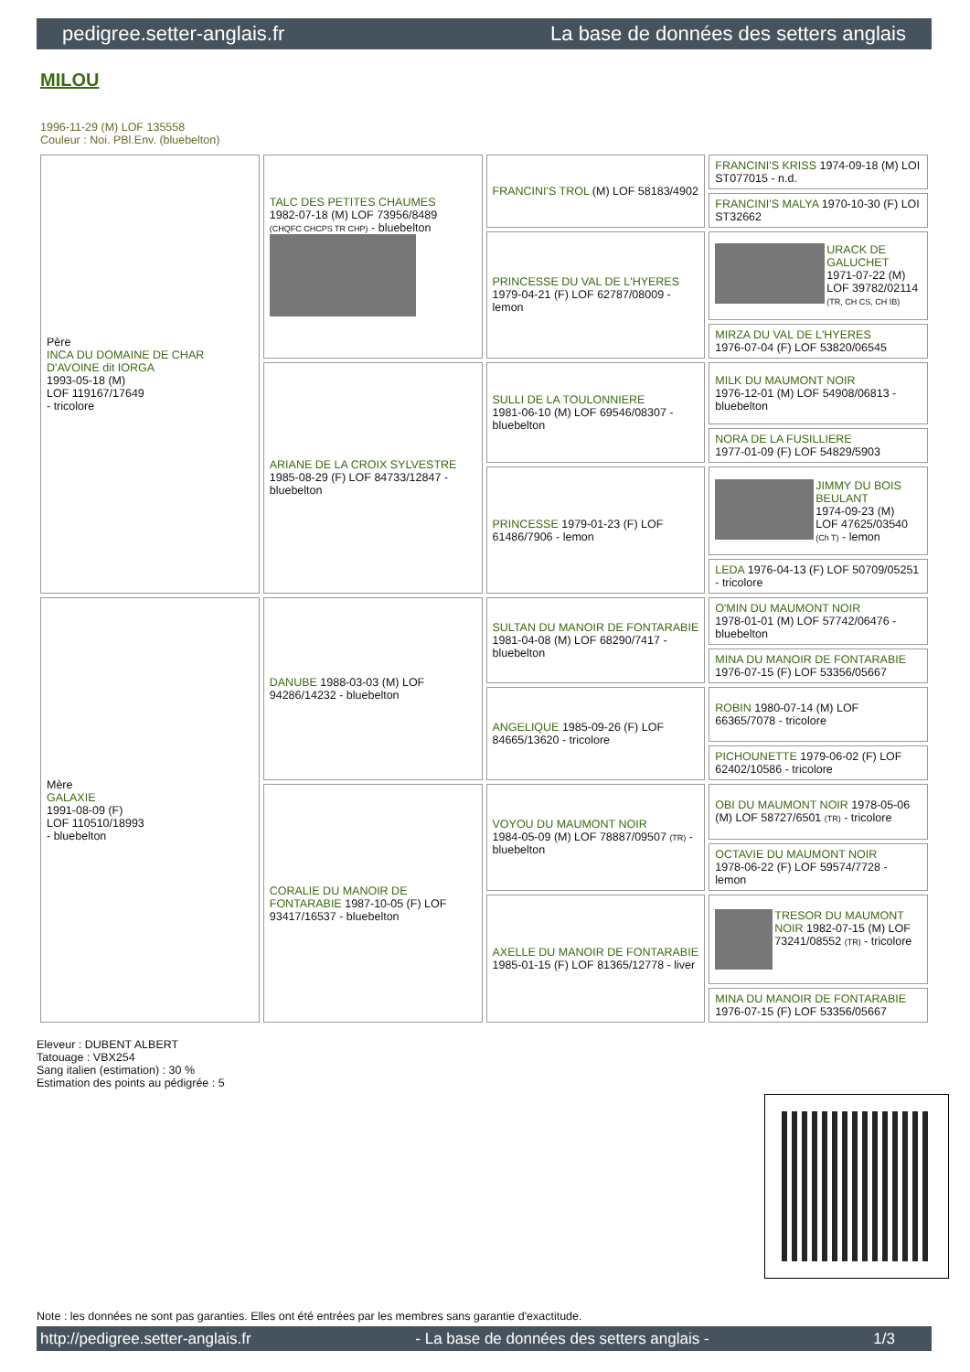pedigree.setter-anglais.fr La base de données des setters anglais
MILOU
1996-11-29 (M) LOF 135558
Couleur : Noi. PBl.Env. (bluebelton)
| Père INCA DU DOMAINE DE CHAR D'AVOINE dit IORGA 1993-05-18 (M) LOF 119167/17649 - tricolore | TALC DES PETITES CHAUMES 1982-07-18 (M) LOF 73956/8489 (CHQFC CHCPS TR CHP) - bluebelton | FRANCINI'S TROL (M) LOF 58183/4902 | FRANCINI'S KRISS 1974-09-18 (M) LOI ST077015 - n.d. |
| | | | FRANCINI'S MALYA 1970-10-30 (F) LOI ST32662 |
| | | PRINCESSE DU VAL DE L'HYERES 1979-04-21 (F) LOF 62787/08009 - lemon | URACK DE GALUCHET 1971-07-22 (M) LOF 39782/02114 (TR, CH CS, CH IB) |
| | | | MIRZA DU VAL DE L'HYERES 1976-07-04 (F) LOF 53820/06545 |
| | ARIANE DE LA CROIX SYLVESTRE 1985-08-29 (F) LOF 84733/12847 - bluebelton | SULLI DE LA TOULONNIERE 1981-06-10 (M) LOF 69546/08307 - bluebelton | MILK DU MAUMONT NOIR 1976-12-01 (M) LOF 54908/06813 - bluebelton |
| | | | NORA DE LA FUSILLIERE 1977-01-09 (F) LOF 54829/5903 |
| | | PRINCESSE 1979-01-23 (F) LOF 61486/7906 - lemon | JIMMY DU BOIS BEULANT 1974-09-23 (M) LOF 47625/03540 (Ch T) - lemon |
| | | | LEDA 1976-04-13 (F) LOF 50709/05251 - tricolore |
| Mère GALAXIE 1991-08-09 (F) LOF 110510/18993 - bluebelton | DANUBE 1988-03-03 (M) LOF 94286/14232 - bluebelton | SULTAN DU MANOIR DE FONTARABIE 1981-04-08 (M) LOF 68290/7417 - bluebelton | O'MIN DU MAUMONT NOIR 1978-01-01 (M) LOF 57742/06476 - bluebelton |
| | | | MINA DU MANOIR DE FONTARABIE 1976-07-15 (F) LOF 53356/05667 |
| | | ANGELIQUE 1985-09-26 (F) LOF 84665/13620 - tricolore | ROBIN 1980-07-14 (M) LOF 66365/7078 - tricolore |
| | | | PICHOUNETTE 1979-06-02 (F) LOF 62402/10586 - tricolore |
| | CORALIE DU MANOIR DE FONTARABIE 1987-10-05 (F) LOF 93417/16537 - bluebelton | VOYOU DU MAUMONT NOIR 1984-05-09 (M) LOF 78887/09507 (TR) - bluebelton | OBI DU MAUMONT NOIR 1978-05-06 (M) LOF 58727/6501 (TR) - tricolore |
| | | | OCTAVIE DU MAUMONT NOIR 1978-06-22 (F) LOF 59574/7728 - lemon |
| | | AXELLE DU MANOIR DE FONTARABIE 1985-01-15 (F) LOF 81365/12778 - liver | TRESOR DU MAUMONT NOIR 1982-07-15 (M) LOF 73241/08552 (TR) - tricolore |
| | | | MINA DU MANOIR DE FONTARABIE 1976-07-15 (F) LOF 53356/05667 |
Eleveur : DUBENT ALBERT
Tatouage : VBX254
Sang italien (estimation) : 30 %
Estimation des points au pédigrée : 5
Note : les données ne sont pas garanties. Elles ont été entrées par les membres sans garantie d'exactitude.
http://pedigree.setter-anglais.fr - La base de données des setters anglais - 1/3